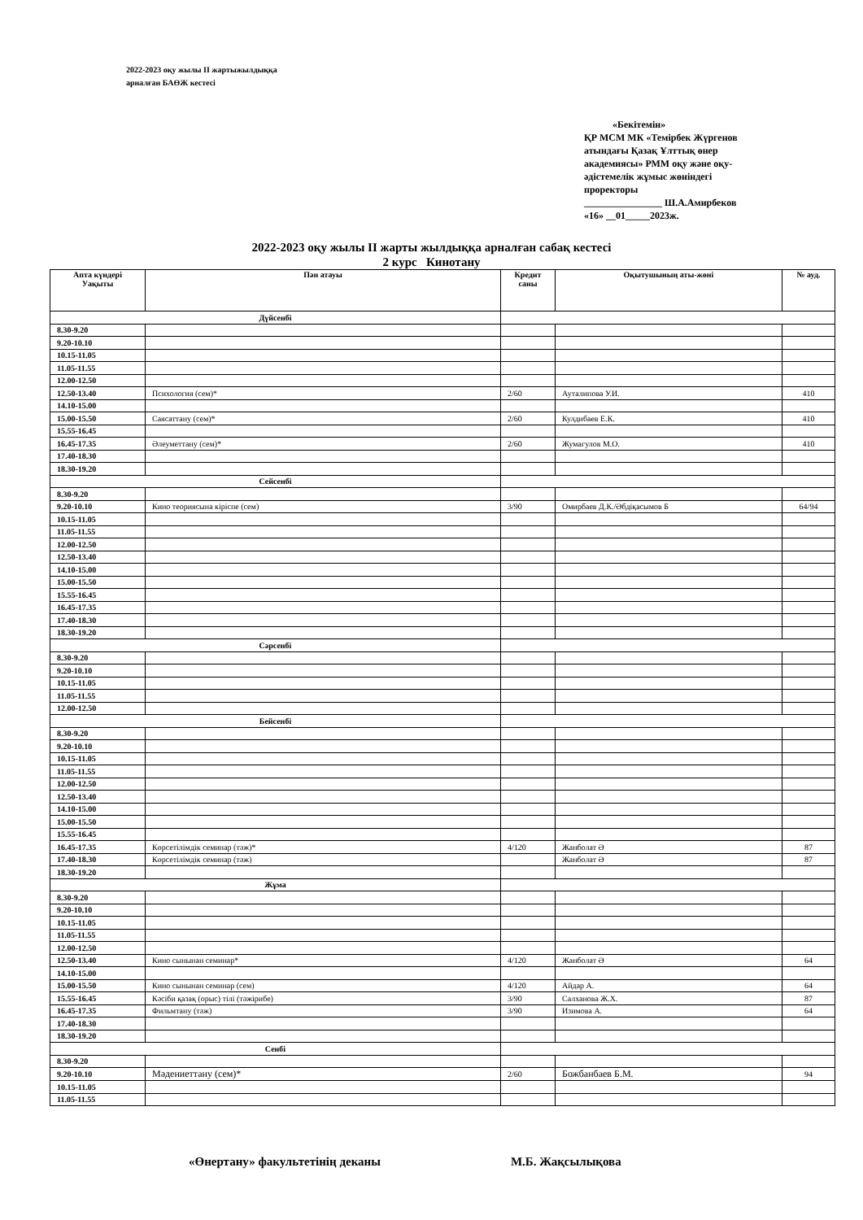2022-2023 оқу жылы ІІ жартыжылдыққа
арналған БАӨЖ кестесі
«Бекітемін»
ҚР МСМ МК «Темірбек Жүргенов
атындағы Қазақ Ұлттық өнер
академиясы» РММ оқу және оқу-
әдістемелік жұмыс жөніндегі
проректоры
________________ Ш.А.Амирбеков
«16» __01_____2023ж.
2022-2023 оқу жылы ІІ жарты жылдыққа арналған сабақ кестесі
2 курс Кинотану
| Апта күндері Уақыты | Пән атауы | Кредит саны | Оқытушының аты-жөні | № ауд. |
| --- | --- | --- | --- | --- |
| Дүйсенбі | | | | |
| 8.30-9.20 | | | | |
| 9.20-10.10 | | | | |
| 10.15-11.05 | | | | |
| 11.05-11.55 | | | | |
| 12.00-12.50 | | | | |
| 12.50-13.40 | Психология (сем)* | 2/60 | Ауталипова У.И. | 410 |
| 14.10-15.00 | | | | |
| 15.00-15.50 | Саясаттану (сем)* | 2/60 | Кулдибаев Е.К. | 410 |
| 15.55-16.45 | | | | |
| 16.45-17.35 | Әлеуметтану (сем)* | 2/60 | Жумагулов М.О. | 410 |
| 17.40-18.30 | | | | |
| 18.30-19.20 | | | | |
| Сейсенбі | | | | |
| 8.30-9.20 | | | | |
| 9.20-10.10 | Кино теориясына кіріспе (сем) | 3/90 | Омирбаев Д.К./Әбдіқасымов Б | 64/94 |
| 10.15-11.05 | | | | |
| 11.05-11.55 | | | | |
| 12.00-12.50 | | | | |
| 12.50-13.40 | | | | |
| 14.10-15.00 | | | | |
| 15.00-15.50 | | | | |
| 15.55-16.45 | | | | |
| 16.45-17.35 | | | | |
| 17.40-18.30 | | | | |
| 18.30-19.20 | | | | |
| Сәрсенбі | | | | |
| 8.30-9.20 | | | | |
| 9.20-10.10 | | | | |
| 10.15-11.05 | | | | |
| 11.05-11.55 | | | | |
| 12.00-12.50 | | | | |
| Бейсенбі | | | | |
| 8.30-9.20 | | | | |
| 9.20-10.10 | | | | |
| 10.15-11.05 | | | | |
| 11.05-11.55 | | | | |
| 12.00-12.50 | | | | |
| 12.50-13.40 | | | | |
| 14.10-15.00 | | | | |
| 15.00-15.50 | | | | |
| 15.55-16.45 | | | | |
| 16.45-17.35 | Көрсетілімдік семинар (тәж)* | 4/120 | Жанболат Ә | 87 |
| 17.40-18.30 | Көрсетілімдік семинар (тәж) | | Жанболат Ә | 87 |
| 18.30-19.20 | | | | |
| Жұма | | | | |
| 8.30-9.20 | | | | |
| 9.20-10.10 | | | | |
| 10.15-11.05 | | | | |
| 11.05-11.55 | | | | |
| 12.00-12.50 | | | | |
| 12.50-13.40 | Кино сынынан семинар* | 4/120 | Жанболат Ә | 64 |
| 14.10-15.00 | | | | |
| 15.00-15.50 | Кино сынынан семинар (сем) | 4/120 | Айдар А. | 64 |
| 15.55-16.45 | Кәсіби қазақ (орыс) тілі (тәжірибе) | 3/90 | Салханова Ж.Х. | 87 |
| 16.45-17.35 | Фильмтану (тәж) | 3/90 | Изимова А. | 64 |
| 17.40-18.30 | | | | |
| 18.30-19.20 | | | | |
| Сенбі | | | | |
| 8.30-9.20 | | | | |
| 9.20-10.10 | Мәдениеттану (сем)* | 2/60 | Божбанбаев Б.М. | 94 |
| 10.15-11.05 | | | | |
| 11.05-11.55 | | | | |
«Өнертану» факультетінің деканы М.Б. Жақсылықова